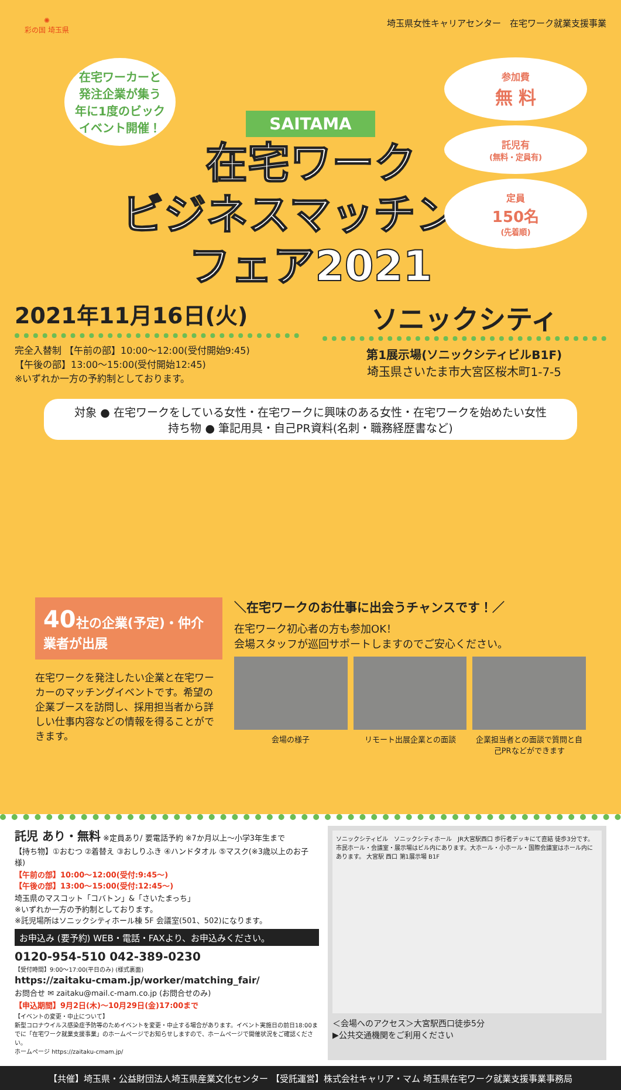✺
彩の国 埼玉県
埼玉県女性キャリアセンター　在宅ワーク就業支援事業
在宅ワーカーと
発注企業が集う
年に1度のビック
イベント開催！
参加費
無 料
託児有
(無料・定員有)
定員
150名
(先着順)
SAITAMA
在宅ワーク
ビジネスマッチング
フェア2021
2021年11月16日(火)
完全入替制 【午前の部】10:00～12:00(受付開始9:45)
【午後の部】13:00～15:00(受付開始12:45)
※いずれか一方の予約制としております。
ソニックシティ
第1展示場(ソニックシティビルB1F)
埼玉県さいたま市大宮区桜木町1-7-5
対象 ● 在宅ワークをしている女性・在宅ワークに興味のある女性・在宅ワークを始めたい女性
持ち物 ● 筆記用具・自己PR資料(名刺・職務経歴書など)
40社の企業(予定)・仲介業者が出展
在宅ワークを発注したい企業と在宅ワーカーのマッチングイベントです。希望の企業ブースを訪問し、採用担当者から詳しい仕事内容などの情報を得ることができます。
＼在宅ワークのお仕事に出会うチャンスです！／
在宅ワーク初心者の方も参加OK！
会場スタッフが巡回サポートしますのでご安心ください。
会場の様子 リモート出展企業との面談 企業担当者との面談で質問と自己PRなどができます
託児 あり・無料 ※定員あり/ 要電話予約 ※7か月以上～小学3年生まで
【持ち物】①おむつ ②着替え ③おしりふき ④ハンドタオル ⑤マスク(※3歳以上のお子様)
【午前の部】10:00～12:00(受付:9:45～)
【午後の部】13:00～15:00(受付:12:45～)
埼玉県のマスコット「コバトン」&「さいたまっち」
※いずれか一方の予約制としております。
※託児場所はソニックシティホール棟 5F 会議室(501、502)になります。
お申込み (要予約) WEB・電話・FAXより、お申込みください。
0120-954-510 042-389-0230
【受付時間】9:00～17:00(平日のみ) (様式裏面)
https://zaitaku-cmam.jp/worker/matching_fair/
お問合せ ✉ zaitaku@mail.c-mam.co.jp (お問合せのみ)
【申込期間】9月2日(木)～10月29日(金)17:00まで
【イベントの変更・中止について】
新型コロナウイルス感染症予防等のためイベントを変更・中止する場合があります。イベント実施日の前日18:00までに「在宅ワーク就業支援事業」のホームページでお知らせしますので、ホームページで開催状況をご確認ください。
ホームページ https://zaitaku-cmam.jp/
ソニックシティビル　ソニックシティホール　JR大宮駅西口 歩行者デッキにて直結 徒歩3分です。市民ホール・会議室・展示場はビル内にあります。大ホール・小ホール・国際会議室はホール内にあります。 大宮駅 西口 第1展示場 B1F
＜会場へのアクセス＞大宮駅西口徒歩5分
▶公共交通機関をご利用ください
【共催】埼玉県・公益財団法人埼玉県産業文化センター 【受託運営】株式会社キャリア・マム 埼玉県在宅ワーク就業支援事業事務局